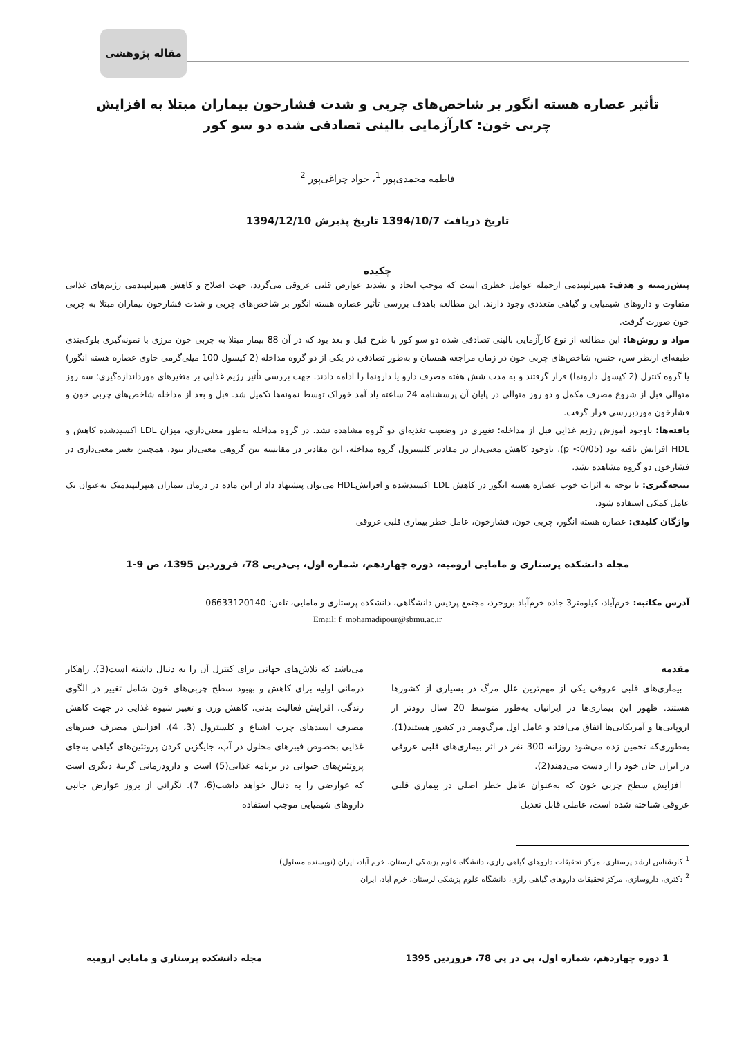مقاله پژوهشی
تأثیر عصاره هسته انگور بر شاخص‌های چربی و شدت فشارخون بیماران مبتلا به افزایش چربی خون: کارآزمایی بالینی تصادفی شده دو سو کور
فاطمه محمدی‌پور <sup>1</sup>، جواد چراغی‌پور <sup>2</sup>
تاریخ دریافت 1394/10/7 تاریخ پذیرش 1394/12/10
چکیده
پیش‌زمینه و هدف: هیپرلیپیدمی ازجمله عوامل خطری است که موجب ایجاد و تشدید عوارض قلبی عروقی می‌گردد. جهت اصلاح و کاهش هیپرلیپیدمی رژیم‌های غذایی متفاوت و داروهای شیمیایی و گیاهی متعددی وجود دارند. این مطالعه باهدف بررسی تأثیر عصاره هسته انگور بر شاخص‌های چربی و شدت فشارخون بیماران مبتلا به چربی خون صورت گرفت.
مواد و روش‌ها: این مطالعه از نوع کارآزمایی بالینی تصادفی شده دو سو کور با طرح قبل و بعد بود که در آن 88 بیمار مبتلا به چربی خون مرزی با نمونه‌گیری بلوک‌بندی طبقه‌ای ازنظر سن، جنس، شاخص‌های چربی خون در زمان مراجعه همسان و به‌طور تصادفی در یکی از دو گروه مداخله (2 کپسول 100 میلی‌گرمی حاوی عصاره هسته انگور) یا گروه کنترل (2 کپسول دارونما) قرار گرفتند و به مدت شش هفته مصرف دارو یا دارونما را ادامه دادند. جهت بررسی تأثیر رژیم غذایی بر متغیرهای مورداندازه‌گیری؛ سه روز متوالی قبل از شروع مصرف مکمل و دو روز متوالی در پایان آن پرسشنامه 24 ساعته یاد آمد خوراک توسط نمونه‌ها تکمیل شد. قبل و بعد از مداخله شاخص‌های چربی خون و فشارخون موردبررسی قرار گرفت.
یافته‌ها: باوجود آموزش رژیم غذایی قبل از مداخله؛ تغییری در وضعیت تغذیه‌ای دو گروه مشاهده نشد. در گروه مداخله به‌طور معنی‌داری، میزان LDL اکسیدشده کاهش و HDL افزایش یافته بود (p <0/05). باوجود کاهش معنی‌دار در مقادیر کلسترول گروه مداخله، این مقادیر در مقایسه بین گروهی معنی‌دار نبود. همچنین تغییر معنی‌داری در فشارخون دو گروه مشاهده نشد.
نتیجه‌گیری: با توجه به اثرات خوب عصاره هسته انگور در کاهش LDL اکسیدشده و افزایشHDL می‌توان پیشنهاد داد از این ماده در درمان بیماران هیپرلیپیدمیک به‌عنوان یک عامل کمکی استفاده شود.
واژگان کلیدی: عصاره هسته انگور، چربی خون، فشارخون، عامل خطر بیماری قلبی عروقی
مجله دانشکده پرستاری و مامایی ارومیه، دوره چهاردهم، شماره اول، پی‌درپی 78، فروردین 1395، ص 9-1
آدرس مکاتبه: خرم‌آباد، کیلومتر3 جاده خرم‌آباد بروجرد، مجتمع پردیس دانشگاهی، دانشکده پرستاری و مامایی، تلفن: 06633120140
Email: f_mohamadipour@sbmu.ac.ir
مقدمه
بیماری‌های قلبی عروقی یکی از مهم‌ترین علل مرگ در بسیاری از کشورها هستند. ظهور این بیماری‌ها در ایرانیان به‌طور متوسط 20 سال زودتر از اروپایی‌ها و آمریکایی‌ها اتفاق می‌افتد و عامل اول مرگ‌ومیر در کشور هستند(1)، به‌طوری‌که تخمین زده می‌شود روزانه 300 نفر در اثر بیماری‌های قلبی عروقی در ایران جان خود را از دست می‌دهند(2).
افزایش سطح چربی خون که به‌عنوان عامل خطر اصلی در بیماری قلبی عروقی شناخته شده است، عاملی قابل تعدیل
می‌باشد که تلاش‌های جهانی برای کنترل آن را به دنبال داشته است(3). راهکار درمانی اولیه برای کاهش و بهبود سطح چربی‌های خون شامل تغییر در الگوی زندگی، افزایش فعالیت بدنی، کاهش وزن و تغییر شیوه غذایی در جهت کاهش مصرف اسیدهای چرب اشباع و کلسترول (3، 4)، افزایش مصرف فیبرهای غذایی بخصوص فیبرهای محلول در آب، جایگزین کردن پروتئین‌های گیاهی به‌جای پروتئین‌های حیوانی در برنامه غذایی(5) است و دارودرمانی گزینهٔ دیگری است که عوارضی را به دنبال خواهد داشت(6، 7). نگرانی از بروز عوارض جانبی داروهای شیمیایی موجب استفاده
<sup>1</sup> کارشناس ارشد پرستاری، مرکز تحقیقات داروهای گیاهی رازی، دانشگاه علوم پزشکی لرستان، خرم آباد، ایران (نویسنده مسئول)
<sup>2</sup> دکتری، داروسازی، مرکز تحقیقات داروهای گیاهی رازی، دانشگاه علوم پزشکی لرستان، خرم آباد، ایران
1 دوره چهاردهم، شماره اول، پی در پی 78، فروردین 1395 مجله دانشکده پرستاری و مامایی ارومیه